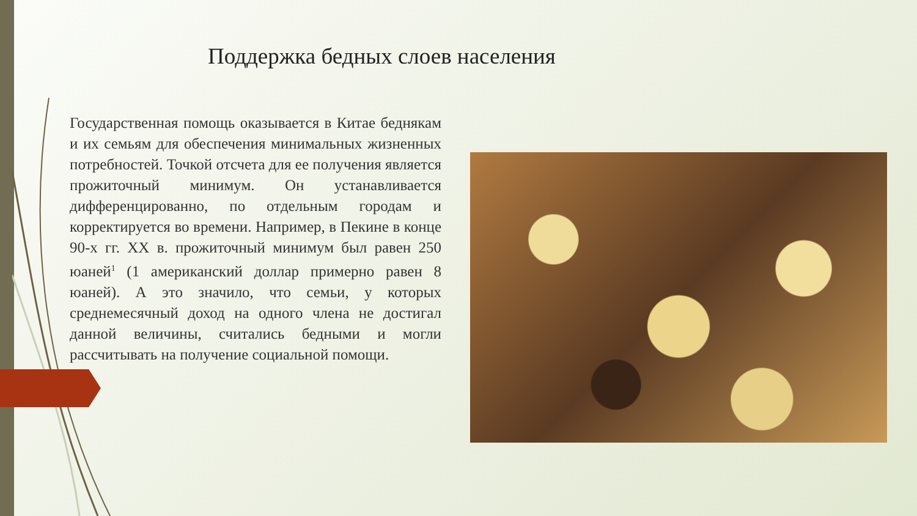Поддержка бедных слоев населения
Государственная помощь оказывается в Китае беднякам и их семьям для обеспечения минимальных жизненных потребностей. Точкой отсчета для ее получения является прожиточный минимум. Он устанавливается дифференцированно, по отдельным городам и корректируется во времени. Например, в Пекине в конце 90-х гг. XX в. прожиточный минимум был равен 250 юаней<sup>1</sup> (1 американский доллар примерно равен 8 юаней). А это значило, что семьи, у которых среднемесячный доход на одного члена не достигал данной величины, считались бедными и могли рассчитывать на получение социальной помощи.